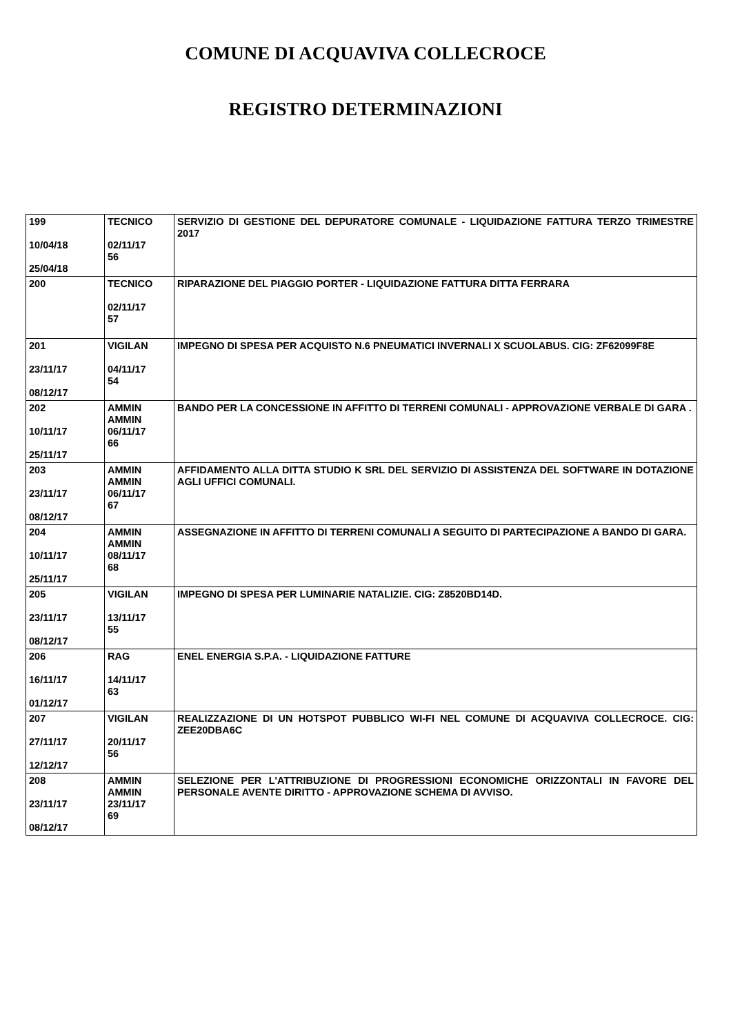COMUNE DI ACQUAVIVA COLLECROCE
REGISTRO DETERMINAZIONI
| 199 10/04/18 25/04/18 | TECNICO 02/11/17 56 | SERVIZIO DI GESTIONE DEL DEPURATORE COMUNALE - LIQUIDAZIONE FATTURA TERZO TRIMESTRE 2017 |
| 200 | TECNICO 02/11/17 57 | RIPARAZIONE DEL PIAGGIO PORTER - LIQUIDAZIONE FATTURA DITTA FERRARA |
| 201 23/11/17 08/12/17 | VIGILAN 04/11/17 54 | IMPEGNO DI SPESA PER ACQUISTO N.6 PNEUMATICI INVERNALI X SCUOLABUS. CIG: ZF62099F8E |
| 202 10/11/17 25/11/17 | AMMIN AMMIN 06/11/17 66 | BANDO PER LA CONCESSIONE IN AFFITTO DI TERRENI COMUNALI - APPROVAZIONE VERBALE DI GARA . |
| 203 23/11/17 08/12/17 | AMMIN AMMIN 06/11/17 67 | AFFIDAMENTO ALLA DITTA STUDIO K SRL DEL SERVIZIO DI ASSISTENZA DEL SOFTWARE IN DOTAZIONE AGLI UFFICI COMUNALI. |
| 204 10/11/17 25/11/17 | AMMIN AMMIN 08/11/17 68 | ASSEGNAZIONE IN AFFITTO DI TERRENI COMUNALI A SEGUITO DI PARTECIPAZIONE A BANDO DI GARA. |
| 205 23/11/17 08/12/17 | VIGILAN 13/11/17 55 | IMPEGNO DI SPESA PER LUMINARIE NATALIZIE. CIG: Z8520BD14D. |
| 206 16/11/17 01/12/17 | RAG 14/11/17 63 | ENEL ENERGIA S.P.A. - LIQUIDAZIONE FATTURE |
| 207 27/11/17 12/12/17 | VIGILAN 20/11/17 56 | REALIZZAZIONE DI UN HOTSPOT PUBBLICO WI-FI NEL COMUNE DI ACQUAVIVA COLLECROCE. CIG: ZEE20DBA6C |
| 208 23/11/17 08/12/17 | AMMIN AMMIN 23/11/17 69 | SELEZIONE PER L'ATTRIBUZIONE DI PROGRESSIONI ECONOMICHE ORIZZONTALI IN FAVORE DEL PERSONALE AVENTE DIRITTO - APPROVAZIONE SCHEMA DI AVVISO. |